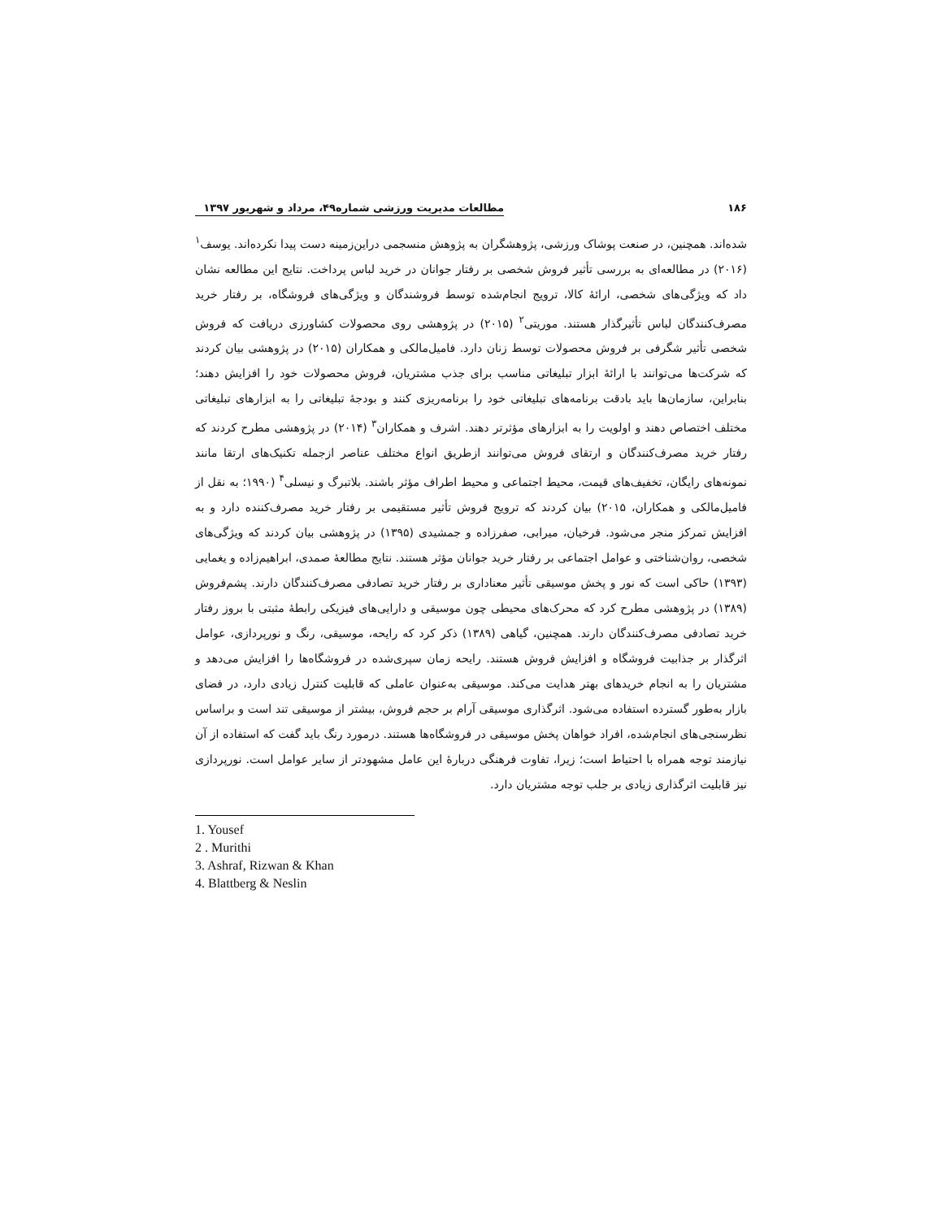۱۸۶ مطالعات مدیریت ورزشی شماره۴۹، مرداد و شهریور ۱۳۹۷
شده‌اند. همچنین، در صنعت پوشاک ورزشی، پژوهشگران به پژوهش منسجمی دراین‌زمینه دست پیدا نکرده‌اند. یوسف<sup>۱</sup> (۲۰۱۶) در مطالعه‌ای به بررسی تأثیر فروش شخصی بر رفتار جوانان در خرید لباس پرداخت. نتایج این مطالعه نشان داد که ویژگی‌های شخصی، ارائهٔ کالا، ترویج انجام‌شده توسط فروشندگان و ویژگی‌های فروشگاه، بر رفتار خرید مصرف‌کنندگان لباس تأثیرگذار هستند. موریتی<sup>۲</sup> (۲۰۱۵) در پژوهشی روی محصولات کشاورزی دریافت که فروش شخصی تأثیر شگرفی بر فروش محصولات توسط زنان دارد. فامیل‌مالکی و همکاران (۲۰۱۵) در پژوهشی بیان کردند که شرکت‌ها می‌توانند با ارائهٔ ابزار تبلیغاتی مناسب برای جذب مشتریان، فروش محصولات خود را افزایش دهند؛ بنابراین، سازمان‌ها باید بادقت برنامه‌های تبلیغاتی خود را برنامه‌ریزی کنند و بودجهٔ تبلیغاتی را به ابزارهای تبلیغاتی مختلف اختصاص دهند و اولویت را به ابزارهای مؤثرتر دهند. اشرف و همکاران<sup>۳</sup> (۲۰۱۴) در پژوهشی مطرح کردند که رفتار خرید مصرف‌کنندگان و ارتقای فروش می‌توانند ازطریق انواع مختلف عناصر ازجمله تکنیک‌های ارتقا مانند نمونه‌های رایگان، تخفیف‌های قیمت، محیط اجتماعی و محیط اطراف مؤثر باشند. بلاتبرگ و نیسلی<sup>۴</sup> (۱۹۹۰؛ به نقل از فامیل‌مالکی و همکاران، ۲۰۱۵) بیان کردند که ترویج فروش تأثیر مستقیمی بر رفتار خرید مصرف‌کننده دارد و به افزایش تمرکز منجر می‌شود. فرخیان، میرابی، صفرزاده و جمشیدی (۱۳۹۵) در پژوهشی بیان کردند که ویژگی‌های شخصی، روان‌شناختی و عوامل اجتماعی بر رفتار خرید جوانان مؤثر هستند. نتایج مطالعهٔ صمدی، ابراهیم‌زاده و یغمایی (۱۳۹۳) حاکی است که نور و پخش موسیقی تأثیر معناداری بر رفتار خرید تصادفی مصرف‌کنندگان دارند. پشم‌فروش (۱۳۸۹) در پژوهشی مطرح کرد که محرک‌های محیطی چون موسیقی و دارایی‌های فیزیکی رابطهٔ مثبتی با بروز رفتار خرید تصادفی مصرف‌کنندگان دارند. همچنین، گیاهی (۱۳۸۹) ذکر کرد که رایحه، موسیقی، رنگ و نورپردازی، عوامل اثرگذار بر جذابیت فروشگاه و افزایش فروش هستند. رایحه زمان سپری‌شده در فروشگاه‌ها را افزایش می‌دهد و مشتریان را به انجام خریدهای بهتر هدایت می‌کند. موسیقی به‌عنوان عاملی که قابلیت کنترل زیادی دارد، در فضای بازار به‌طور گسترده استفاده می‌شود. اثرگذاری موسیقی آرام بر حجم فروش، بیشتر از موسیقی تند است و براساس نظرسنجی‌های انجام‌شده، افراد خواهان پخش موسیقی در فروشگاه‌ها هستند. درمورد رنگ باید گفت که استفاده از آن نیازمند توجه همراه با احتیاط است؛ زیرا، تفاوت فرهنگی دربارهٔ این عامل مشهودتر از سایر عوامل است. نورپردازی نیز قابلیت اثرگذاری زیادی بر جلب توجه مشتریان دارد.
1. Yousef
2 . Murithi
3. Ashraf, Rizwan & Khan
4. Blattberg & Neslin